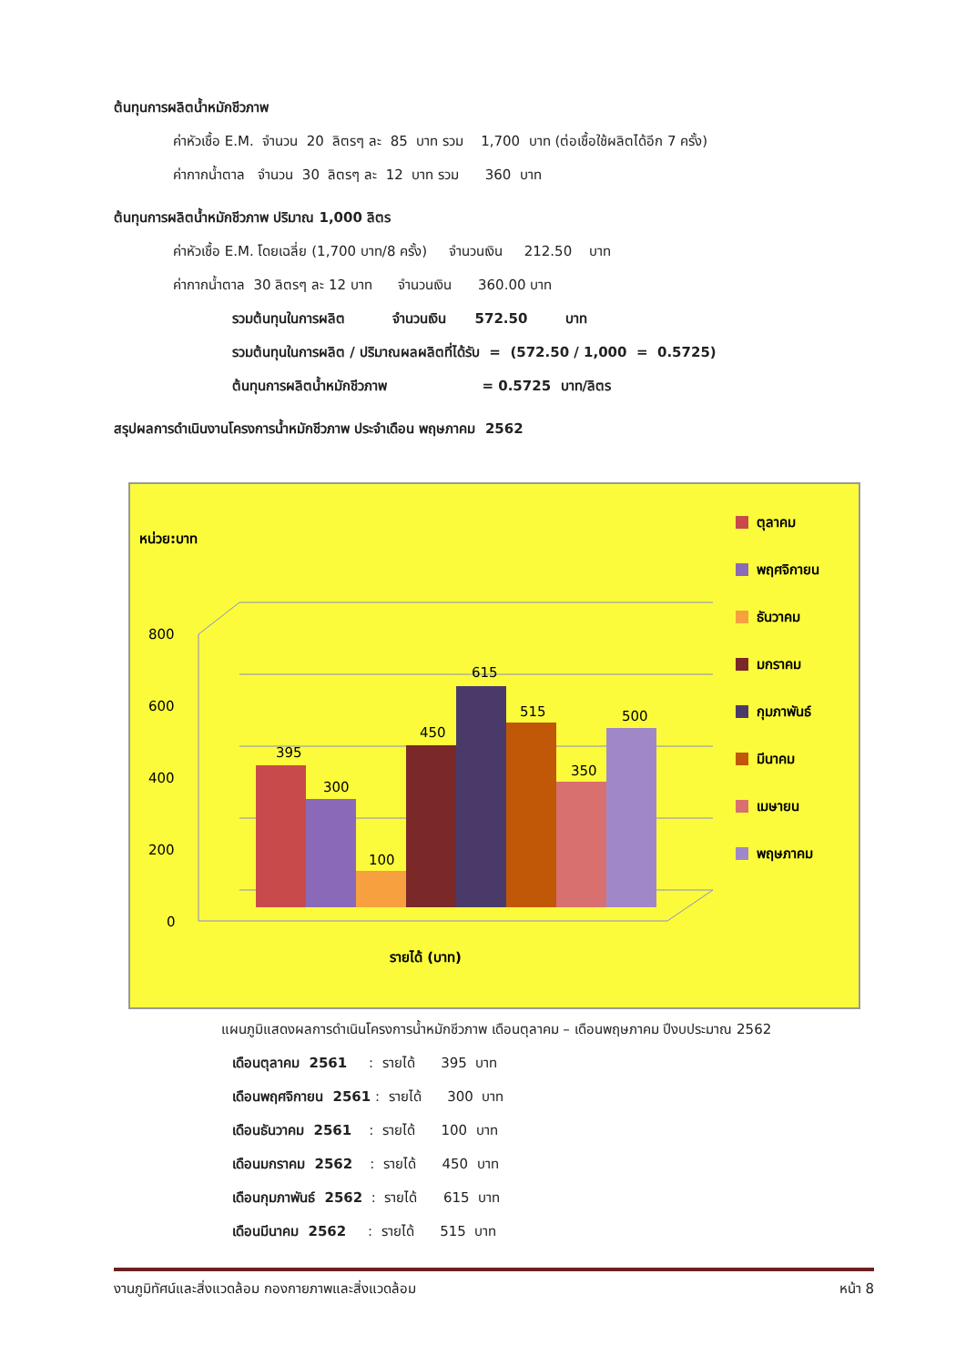ต้นทุนการผลิตน้ำหมักชีวภาพ
ค่าหัวเชื้อ E.M. จำนวน 20 ลิตรๆ ละ 85 บาท รวม 1,700 บาท (ต่อเชื้อใช้ผลิตได้อีก 7 ครั้ง)
ค่ากากน้ำตาล จำนวน 30 ลิตรๆ ละ 12 บาท รวม 360 บาท
ต้นทุนการผลิตน้ำหมักชีวภาพ ปริมาณ 1,000 ลิตร
ค่าหัวเชื้อ E.M. โดยเฉลี่ย (1,700 บาท/8 ครั้ง) จำนวนเงิน 212.50 บาท
ค่ากากน้ำตาล 30 ลิตรๆ ละ 12 บาท จำนวนเงิน 360.00 บาท
รวมต้นทุนในการผลิต จำนวนเงิน 572.50 บาท
รวมต้นทุนในการผลิต / ปริมาณผลผลิตที่ได้รับ = (572.50 / 1,000 = 0.5725)
ต้นทุนการผลิตน้ำหมักชีวภาพ = 0.5725 บาท/ลิตร
สรุปผลการดำเนินงานโครงการน้ำหมักชีวภาพ ประจำเดือน พฤษภาคม 2562
หน่วย:บาท
800
600
400
200
0
395
300
100
450
615
515
350
500
รายได้ (บาท)
ตุลาคม
พฤศจิกายน
ธันวาคม
มกราคม
กุมภาพันธ์
มีนาคม
เมษายน
พฤษภาคม
แผนภูมิแสดงผลการดำเนินโครงการน้ำหมักชีวภาพ เดือนตุลาคม – เดือนพฤษภาคม ปีงบประมาณ 2562
เดือนตุลาคม 2561 : รายได้ 395 บาท
เดือนพฤศจิกายน 2561 : รายได้ 300 บาท
เดือนธันวาคม 2561 : รายได้ 100 บาท
เดือนมกราคม 2562 : รายได้ 450 บาท
เดือนกุมภาพันธ์ 2562 : รายได้ 615 บาท
เดือนมีนาคม 2562 : รายได้ 515 บาท
งานภูมิทัศน์และสิ่งแวดล้อม กองกายภาพและสิ่งแวดล้อม หน้า 8